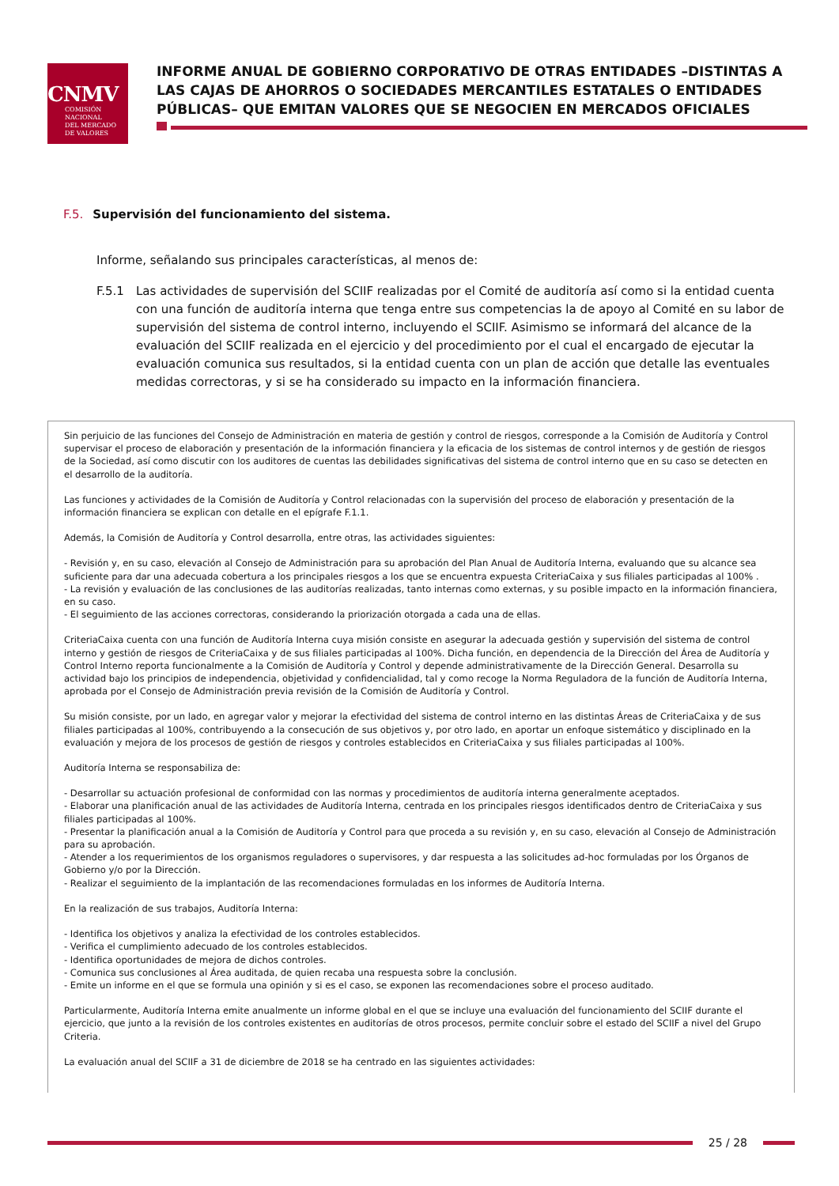CNMV
COMISIÓN
NACIONAL
DEL MERCADO
DE VALORES
INFORME ANUAL DE GOBIERNO CORPORATIVO DE OTRAS ENTIDADES –DISTINTAS A LAS CAJAS DE AHORROS O SOCIEDADES MERCANTILES ESTATALES O ENTIDADES PÚBLICAS– QUE EMITAN VALORES QUE SE NEGOCIEN EN MERCADOS OFICIALES
F.5. Supervisión del funcionamiento del sistema.
Informe, señalando sus principales características, al menos de:
F.5.1 Las actividades de supervisión del SCIIF realizadas por el Comité de auditoría así como si la entidad cuenta con una función de auditoría interna que tenga entre sus competencias la de apoyo al Comité en su labor de supervisión del sistema de control interno, incluyendo el SCIIF. Asimismo se informará del alcance de la evaluación del SCIIF realizada en el ejercicio y del procedimiento por el cual el encargado de ejecutar la evaluación comunica sus resultados, si la entidad cuenta con un plan de acción que detalle las eventuales medidas correctoras, y si se ha considerado su impacto en la información financiera.
Sin perjuicio de las funciones del Consejo de Administración en materia de gestión y control de riesgos, corresponde a la Comisión de Auditoría y Control supervisar el proceso de elaboración y presentación de la información financiera y la eficacia de los sistemas de control internos y de gestión de riesgos de la Sociedad, así como discutir con los auditores de cuentas las debilidades significativas del sistema de control interno que en su caso se detecten en el desarrollo de la auditoría.
Las funciones y actividades de la Comisión de Auditoría y Control relacionadas con la supervisión del proceso de elaboración y presentación de la información financiera se explican con detalle en el epígrafe F.1.1.
Además, la Comisión de Auditoría y Control desarrolla, entre otras, las actividades siguientes:
- Revisión y, en su caso, elevación al Consejo de Administración para su aprobación del Plan Anual de Auditoría Interna, evaluando que su alcance sea suficiente para dar una adecuada cobertura a los principales riesgos a los que se encuentra expuesta CriteriaCaixa y sus filiales participadas al 100% .
- La revisión y evaluación de las conclusiones de las auditorías realizadas, tanto internas como externas, y su posible impacto en la información financiera, en su caso.
- El seguimiento de las acciones correctoras, considerando la priorización otorgada a cada una de ellas.
CriteriaCaixa cuenta con una función de Auditoría Interna cuya misión consiste en asegurar la adecuada gestión y supervisión del sistema de control interno y gestión de riesgos de CriteriaCaixa y de sus filiales participadas al 100%. Dicha función, en dependencia de la Dirección del Área de Auditoría y Control Interno reporta funcionalmente a la Comisión de Auditoría y Control y depende administrativamente de la Dirección General. Desarrolla su actividad bajo los principios de independencia, objetividad y confidencialidad, tal y como recoge la Norma Reguladora de la función de Auditoría Interna, aprobada por el Consejo de Administración previa revisión de la Comisión de Auditoría y Control.
Su misión consiste, por un lado, en agregar valor y mejorar la efectividad del sistema de control interno en las distintas Áreas de CriteriaCaixa y de sus filiales participadas al 100%, contribuyendo a la consecución de sus objetivos y, por otro lado, en aportar un enfoque sistemático y disciplinado en la evaluación y mejora de los procesos de gestión de riesgos y controles establecidos en CriteriaCaixa y sus filiales participadas al 100%.
Auditoría Interna se responsabiliza de:
- Desarrollar su actuación profesional de conformidad con las normas y procedimientos de auditoría interna generalmente aceptados.
- Elaborar una planificación anual de las actividades de Auditoría Interna, centrada en los principales riesgos identificados dentro de CriteriaCaixa y sus filiales participadas al 100%.
- Presentar la planificación anual a la Comisión de Auditoría y Control para que proceda a su revisión y, en su caso, elevación al Consejo de Administración para su aprobación.
- Atender a los requerimientos de los organismos reguladores o supervisores, y dar respuesta a las solicitudes ad-hoc formuladas por los Órganos de Gobierno y/o por la Dirección.
- Realizar el seguimiento de la implantación de las recomendaciones formuladas en los informes de Auditoría Interna.
En la realización de sus trabajos, Auditoría Interna:
- Identifica los objetivos y analiza la efectividad de los controles establecidos.
- Verifica el cumplimiento adecuado de los controles establecidos.
- Identifica oportunidades de mejora de dichos controles.
- Comunica sus conclusiones al Área auditada, de quien recaba una respuesta sobre la conclusión.
- Emite un informe en el que se formula una opinión y si es el caso, se exponen las recomendaciones sobre el proceso auditado.
Particularmente, Auditoría Interna emite anualmente un informe global en el que se incluye una evaluación del funcionamiento del SCIIF durante el ejercicio, que junto a la revisión de los controles existentes en auditorías de otros procesos, permite concluir sobre el estado del SCIIF a nivel del Grupo Criteria.
La evaluación anual del SCIIF a 31 de diciembre de 2018 se ha centrado en las siguientes actividades:
25 / 28